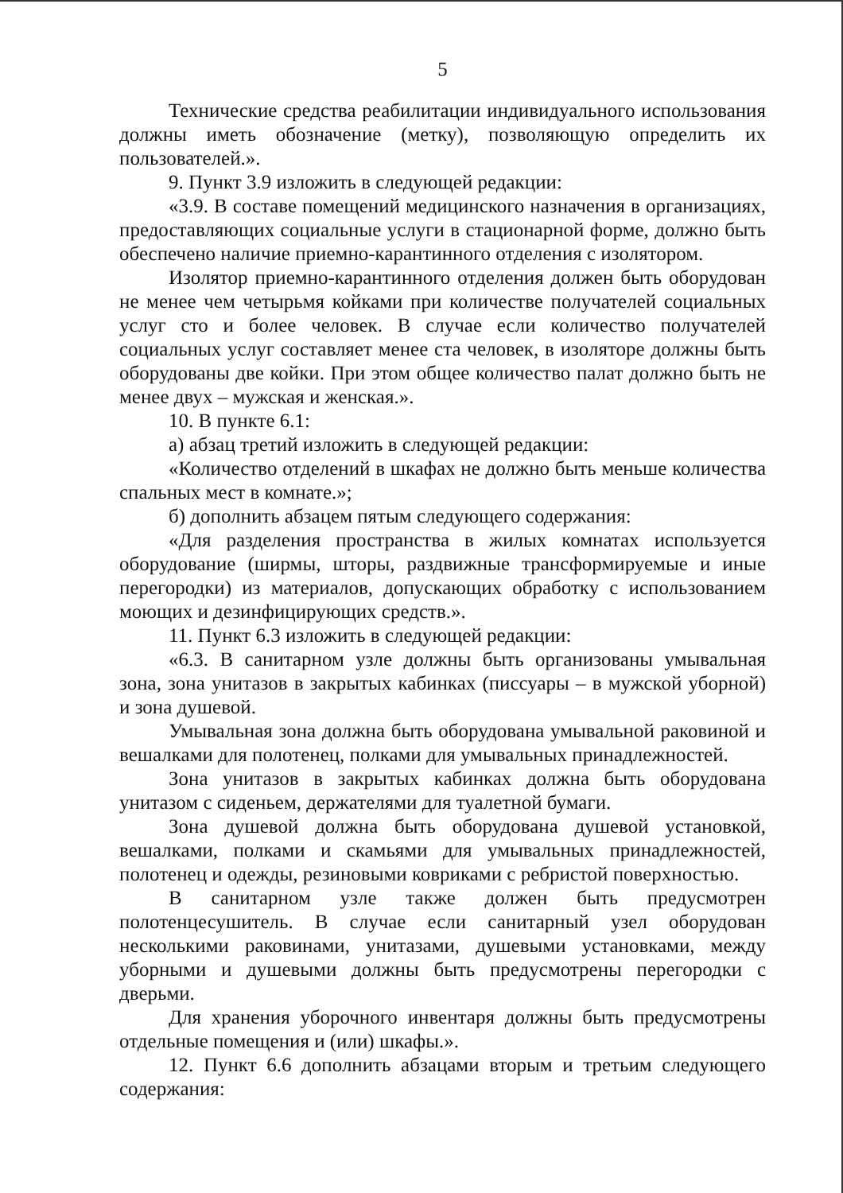5
Технические средства реабилитации индивидуального использования должны иметь обозначение (метку), позволяющую определить их пользователей.».
9. Пункт 3.9 изложить в следующей редакции:
«3.9. В составе помещений медицинского назначения в организациях, предоставляющих социальные услуги в стационарной форме, должно быть обеспечено наличие приемно-карантинного отделения с изолятором.
Изолятор приемно-карантинного отделения должен быть оборудован не менее чем четырьмя койками при количестве получателей социальных услуг сто и более человек. В случае если количество получателей социальных услуг составляет менее ста человек, в изоляторе должны быть оборудованы две койки. При этом общее количество палат должно быть не менее двух – мужская и женская.».
10. В пункте 6.1:
а) абзац третий изложить в следующей редакции:
«Количество отделений в шкафах не должно быть меньше количества спальных мест в комнате.»;
б) дополнить абзацем пятым следующего содержания:
«Для разделения пространства в жилых комнатах используется оборудование (ширмы, шторы, раздвижные трансформируемые и иные перегородки) из материалов, допускающих обработку с использованием моющих и дезинфицирующих средств.».
11. Пункт 6.3 изложить в следующей редакции:
«6.3. В санитарном узле должны быть организованы умывальная зона, зона унитазов в закрытых кабинках (писсуары – в мужской уборной) и зона душевой.
Умывальная зона должна быть оборудована умывальной раковиной и вешалками для полотенец, полками для умывальных принадлежностей.
Зона унитазов в закрытых кабинках должна быть оборудована унитазом с сиденьем, держателями для туалетной бумаги.
Зона душевой должна быть оборудована душевой установкой, вешалками, полками и скамьями для умывальных принадлежностей, полотенец и одежды, резиновыми ковриками с ребристой поверхностью.
В санитарном узле также должен быть предусмотрен полотенцесушитель. В случае если санитарный узел оборудован несколькими раковинами, унитазами, душевыми установками, между уборными и душевыми должны быть предусмотрены перегородки с дверьми.
Для хранения уборочного инвентаря должны быть предусмотрены отдельные помещения и (или) шкафы.».
12. Пункт 6.6 дополнить абзацами вторым и третьим следующего содержания: